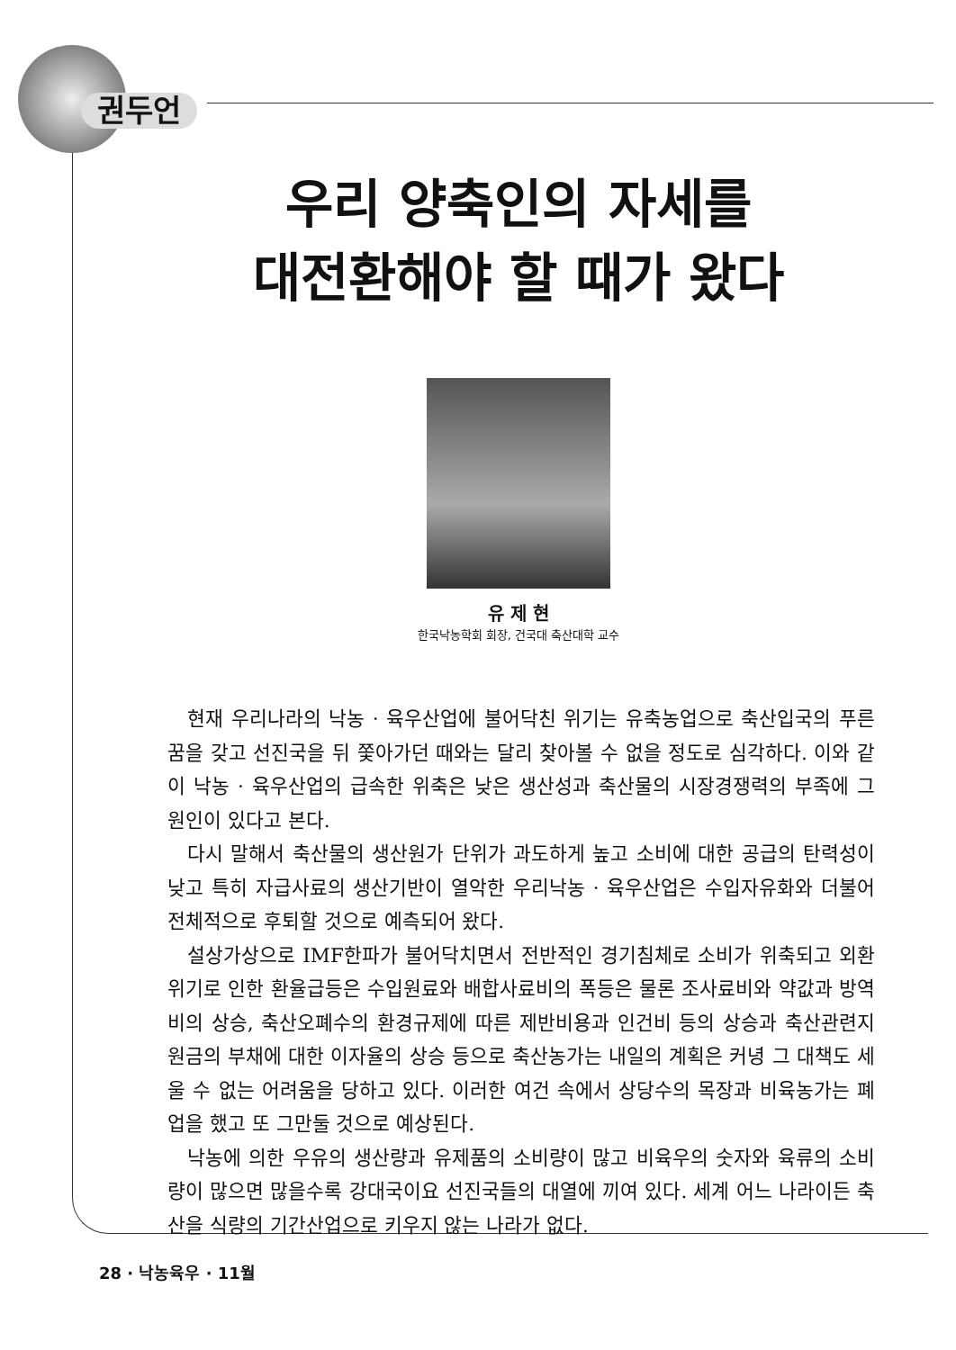권두언
우리 양축인의 자세를
대전환해야 할 때가 왔다
유 제 현
한국낙농학회 회장, 건국대 축산대학 교수
현재 우리나라의 낙농 · 육우산업에 불어닥친 위기는 유축농업으로 축산입국의 푸른 꿈을 갖고 선진국을 뒤 쫓아가던 때와는 달리 찾아볼 수 없을 정도로 심각하다. 이와 같이 낙농 · 육우산업의 급속한 위축은 낮은 생산성과 축산물의 시장경쟁력의 부족에 그 원인이 있다고 본다.
다시 말해서 축산물의 생산원가 단위가 과도하게 높고 소비에 대한 공급의 탄력성이 낮고 특히 자급사료의 생산기반이 열악한 우리낙농 · 육우산업은 수입자유화와 더불어 전체적으로 후퇴할 것으로 예측되어 왔다.
설상가상으로 IMF한파가 불어닥치면서 전반적인 경기침체로 소비가 위축되고 외환위기로 인한 환율급등은 수입원료와 배합사료비의 폭등은 물론 조사료비와 약값과 방역비의 상승, 축산오폐수의 환경규제에 따른 제반비용과 인건비 등의 상승과 축산관련지원금의 부채에 대한 이자율의 상승 등으로 축산농가는 내일의 계획은 커녕 그 대책도 세울 수 없는 어려움을 당하고 있다. 이러한 여건 속에서 상당수의 목장과 비육농가는 폐업을 했고 또 그만둘 것으로 예상된다.
낙농에 의한 우유의 생산량과 유제품의 소비량이 많고 비육우의 숫자와 육류의 소비량이 많으면 많을수록 강대국이요 선진국들의 대열에 끼여 있다. 세계 어느 나라이든 축산을 식량의 기간산업으로 키우지 않는 나라가 없다.
28 · 낙농육우 · 11월